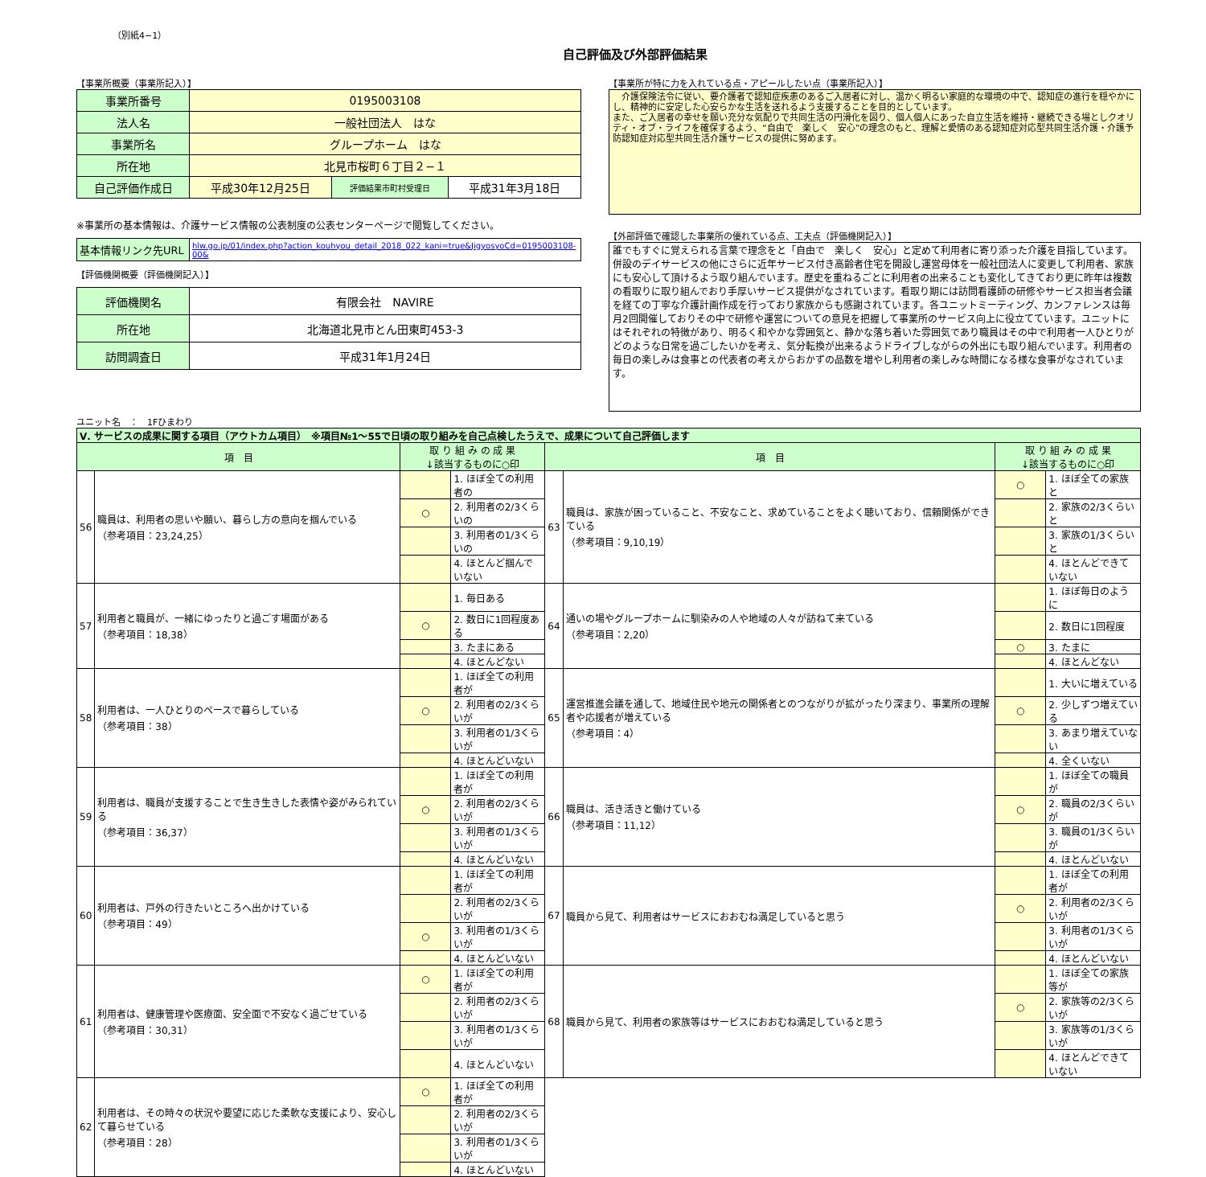（別紙4−1）
自己評価及び外部評価結果
【事業所概要（事業所記入）】
| 事業所番号 | 0195003108 | | |
| 法人名 | 一般社団法人 はな | | |
| 事業所名 | グループホーム はな | | |
| 所在地 | 北見市桜町６丁目２−１ | | |
| 自己評価作成日 | 平成30年12月25日 | 評価結果市町村受理日 | 平成31年3月18日 |
※事業所の基本情報は、介護サービス情報の公表制度の公表センターページで閲覧してください。
| 基本情報リンク先URL | hlw.go.jp/01/index.php?action_kouhyou_detail_2018_022_kani=true&JigyosyoCd=0195003108-00& |
【評価機関概要（評価機関記入）】
| 評価機関名 | 有限会社 NAVIRE |
| 所在地 | 北海道北見市とん田東町453-3 |
| 訪問調査日 | 平成31年1月24日 |
【事業所が特に力を入れている点・アピールしたい点（事業所記入）】
　介護保険法令に従い、要介護者で認知症疾患のあるご入居者に対し、温かく明るい家庭的な環境の中で、認知症の進行を穏やかにし、精神的に安定した心安らかな生活を送れるよう支援することを目的としています。
また、ご入居者の幸せを願い充分な気配りで共同生活の円滑化を図り、個人個人にあった自立生活を維持・継続できる場としクオリティ・オブ・ライフを確保するよう、“自由で　楽しく　安心”の理念のもと、理解と愛情のある認知症対応型共同生活介護・介護予防認知症対応型共同生活介護サービスの提供に努めます。
【外部評価で確認した事業所の優れている点、工夫点（評価機関記入）】
誰でもすぐに覚えられる言葉で理念をと「自由で　楽しく　安心」と定めて利用者に寄り添った介護を目指しています。併設のデイサービスの他にさらに近年サービス付き高齢者住宅を開設し運営母体を一般社団法人に変更して利用者、家族にも安心して頂けるよう取り組んでいます。歴史を重ねるごとに利用者の出来ることも変化してきており更に昨年は複数の看取りに取り組んでおり手厚いサービス提供がなされています。看取り期には訪問看護師の研修やサービス担当者会議を経ての丁寧な介護計画作成を行っており家族からも感謝されています。各ユニットミーティング、カンファレンスは毎月2回開催しておりその中で研修や運営についての意見を把握して事業所のサービス向上に役立てています。ユニットにはそれぞれの特徴があり、明るく和やかな雰囲気と、静かな落ち着いた雰囲気であり職員はその中で利用者一人ひとりがどのような日常を過ごしたいかを考え、気分転換が出来るようドライブしながらの外出にも取り組んでいます。利用者の毎日の楽しみは食事との代表者の考えからおかずの品数を増やし利用者の楽しみな時間になる様な食事がなされています。
ユニット名　：　1Fひまわり
| Ⅴ. サービスの成果に関する項目（アウトカム項目） ※項目№1～55で日頃の取り組みを自己点検したうえで、成果について自己評価します | | | | | | | |
| 項 目 | | 取 り 組 み の 成 果 ↓該当するものに○印 | | 項 目 | | 取 り 組 み の 成 果 ↓該当するものに○印 | |
| 56 | 職員は、利用者の思いや願い、暮らし方の意向を掴んでいる （参考項目：23,24,25） | | 1. ほぼ全ての利用者の | 63 | 職員は、家族が困っていること、不安なこと、求めていることをよく聴いており、信頼関係ができている （参考項目：9,10,19） | ○ | 1. ほぼ全ての家族と |
| | | ○ | 2. 利用者の2/3くらいの | | | | 2. 家族の2/3くらいと |
| | | | 3. 利用者の1/3くらいの | | | | 3. 家族の1/3くらいと |
| | | | 4. ほとんど掴んでいない | | | | 4. ほとんどできていない |
| 57 | 利用者と職員が、一緒にゆったりと過ごす場面がある （参考項目：18,38） | | 1. 毎日ある | 64 | 通いの場やグループホームに馴染みの人や地域の人々が訪ねて来ている （参考項目：2,20） | | 1. ほぼ毎日のように |
| | | ○ | 2. 数日に1回程度ある | | | | 2. 数日に1回程度 |
| | | | 3. たまにある | | | ○ | 3. たまに |
| | | | 4. ほとんどない | | | | 4. ほとんどない |
| 58 | 利用者は、一人ひとりのペースで暮らしている （参考項目：38） | | 1. ほぼ全ての利用者が | 65 | 運営推進会議を通して、地域住民や地元の関係者とのつながりが拡がったり深まり、事業所の理解者や応援者が増えている （参考項目：4） | | 1. 大いに増えている |
| | | ○ | 2. 利用者の2/3くらいが | | | ○ | 2. 少しずつ増えている |
| | | | 3. 利用者の1/3くらいが | | | | 3. あまり増えていない |
| | | | 4. ほとんどいない | | | | 4. 全くいない |
| 59 | 利用者は、職員が支援することで生き生きした表情や姿がみられている （参考項目：36,37） | | 1. ほぼ全ての利用者が | 66 | 職員は、活き活きと働けている （参考項目：11,12） | | 1. ほぼ全ての職員が |
| | | ○ | 2. 利用者の2/3くらいが | | | ○ | 2. 職員の2/3くらいが |
| | | | 3. 利用者の1/3くらいが | | | | 3. 職員の1/3くらいが |
| | | | 4. ほとんどいない | | | | 4. ほとんどいない |
| 60 | 利用者は、戸外の行きたいところへ出かけている （参考項目：49） | | 1. ほぼ全ての利用者が | 67 | 職員から見て、利用者はサービスにおおむね満足していると思う | | 1. ほぼ全ての利用者が |
| | | | 2. 利用者の2/3くらいが | | | ○ | 2. 利用者の2/3くらいが |
| | | ○ | 3. 利用者の1/3くらいが | | | | 3. 利用者の1/3くらいが |
| | | | 4. ほとんどいない | | | | 4. ほとんどいない |
| 61 | 利用者は、健康管理や医療面、安全面で不安なく過ごせている （参考項目：30,31） | ○ | 1. ほぼ全ての利用者が | 68 | 職員から見て、利用者の家族等はサービスにおおむね満足していると思う | | 1. ほぼ全ての家族等が |
| | | | 2. 利用者の2/3くらいが | | | ○ | 2. 家族等の2/3くらいが |
| | | | 3. 利用者の1/3くらいが | | | | 3. 家族等の1/3くらいが |
| | | | 4. ほとんどいない | | | | 4. ほとんどできていない |
| 62 | 利用者は、その時々の状況や要望に応じた柔軟な支援により、安心して暮らせている （参考項目：28） | ○ | 1. ほぼ全ての利用者が | | | | |
| | | | 2. 利用者の2/3くらいが | | | | |
| | | | 3. 利用者の1/3くらいが | | | | |
| | | | 4. ほとんどいない | | | | |